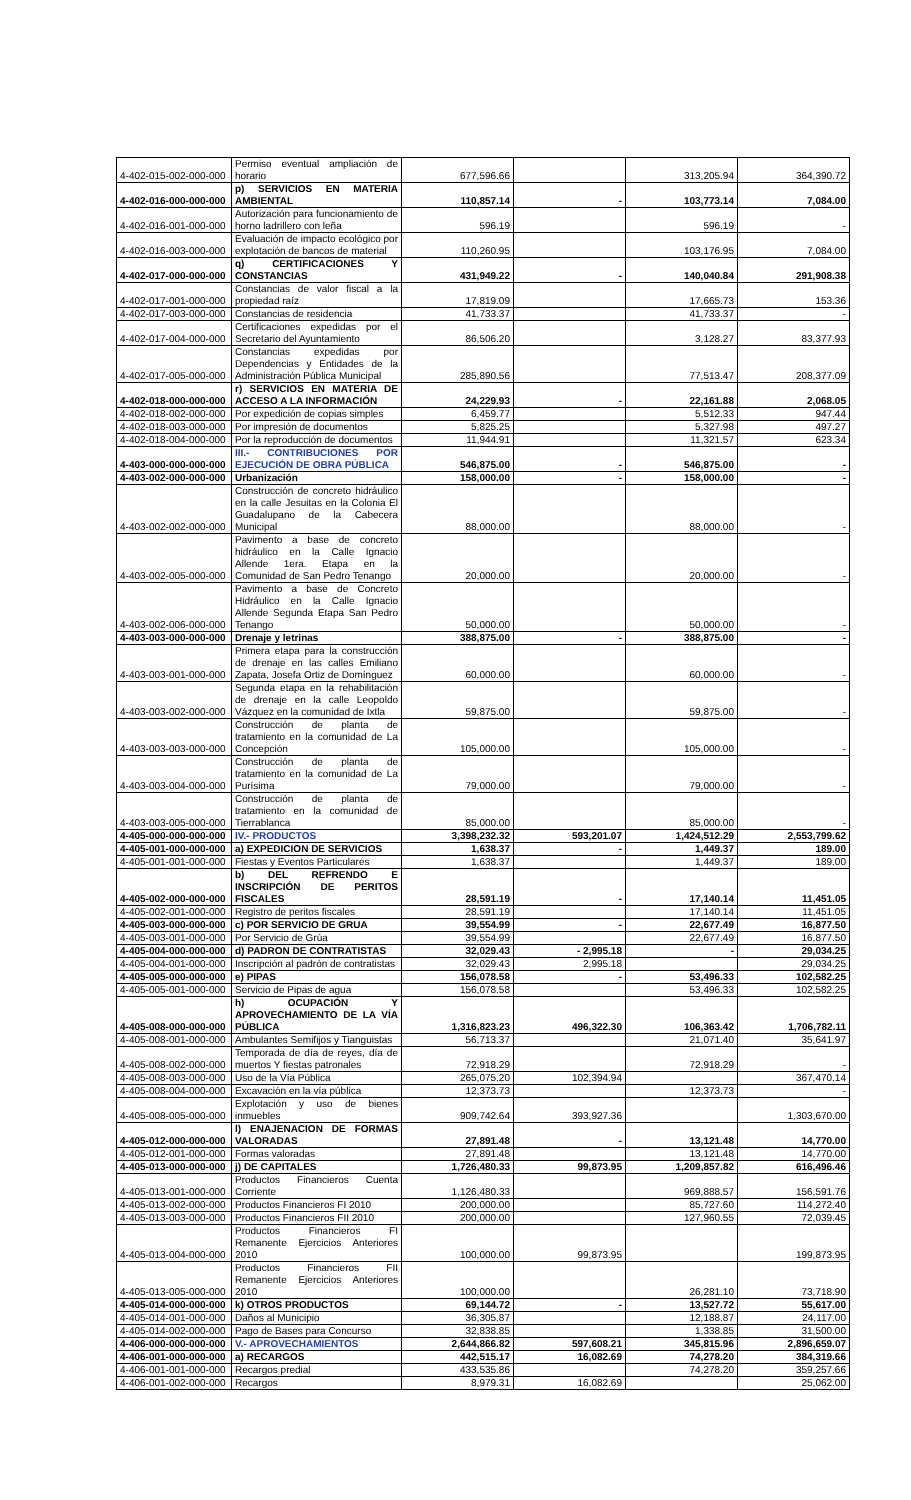| 4-402-015-002-000-000 | Permiso eventual ampliación de horario | 677,596.66 | | 313,205.94 | 364,390.72 |
| 4-402-016-000-000-000 | p) SERVICIOS EN MATERIA AMBIENTAL | 110,857.14 | - | 103,773.14 | 7,084.00 |
| 4-402-016-001-000-000 | Autorización para funcionamiento de horno ladrillero con leña | 596.19 | | 596.19 | - |
| 4-402-016-003-000-000 | Evaluación de impacto ecológico por explotación de bancos de material | 110,260.95 | | 103,176.95 | 7,084.00 |
| 4-402-017-000-000-000 | q) CERTIFICACIONES Y CONSTANCIAS | 431,949.22 | - | 140,040.84 | 291,908.38 |
| 4-402-017-001-000-000 | Constancias de valor fiscal a la propiedad raíz | 17,819.09 | | 17,665.73 | 153.36 |
| 4-402-017-003-000-000 | Constancias de residencia | 41,733.37 | | 41,733.37 | - |
| 4-402-017-004-000-000 | Certificaciones expedidas por el Secretario del Ayuntamiento | 86,506.20 | | 3,128.27 | 83,377.93 |
| 4-402-017-005-000-000 | Constancias expedidas por Dependencias y Entidades de la Administración Pública Municipal | 285,890.56 | | 77,513.47 | 208,377.09 |
| 4-402-018-000-000-000 | r) SERVICIOS EN MATERIA DE ACCESO A LA INFORMACIÓN | 24,229.93 | - | 22,161.88 | 2,068.05 |
| 4-402-018-002-000-000 | Por expedición de copias simples | 6,459.77 | | 5,512.33 | 947.44 |
| 4-402-018-003-000-000 | Por impresión de documentos | 5,825.25 | | 5,327.98 | 497.27 |
| 4-402-018-004-000-000 | Por la reproducción de documentos | 11,944.91 | | 11,321.57 | 623.34 |
| 4-403-000-000-000-000 | III.- CONTRIBUCIONES POR EJECUCIÓN DE OBRA PÚBLICA | 546,875.00 | - | 546,875.00 | - |
| 4-403-002-000-000-000 | Urbanización | 158,000.00 | - | 158,000.00 | - |
| 4-403-002-002-000-000 | Construcción de concreto hidráulico en la calle Jesuitas en la Colonia El Guadalupano de la Cabecera Municipal | 88,000.00 | | 88,000.00 | - |
| 4-403-002-005-000-000 | Pavimento a base de concreto hidráulico en la Calle Ignacio Allende 1era. Etapa en la Comunidad de San Pedro Tenango | 20,000.00 | | 20,000.00 | - |
| 4-403-002-006-000-000 | Pavimento a base de Concreto Hidráulico en la Calle Ignacio Allende Segunda Etapa San Pedro Tenango | 50,000.00 | | 50,000.00 | - |
| 4-403-003-000-000-000 | Drenaje y letrinas | 388,875.00 | - | 388,875.00 | - |
| 4-403-003-001-000-000 | Primera etapa para la construcción de drenaje en las calles Emiliano Zapata, Josefa Ortiz de Domínguez | 60,000.00 | | 60,000.00 | - |
| 4-403-003-002-000-000 | Segunda etapa en la rehabilitación de drenaje en la calle Leopoldo Vázquez en la comunidad de Ixtla | 59,875.00 | | 59,875.00 | - |
| 4-403-003-003-000-000 | Construcción de planta de tratamiento en la comunidad de La Concepción | 105,000.00 | | 105,000.00 | - |
| 4-403-003-004-000-000 | Construcción de planta de tratamiento en la comunidad de La Purísima | 79,000.00 | | 79,000.00 | - |
| 4-403-003-005-000-000 | Construcción de planta de tratamiento en la comunidad de Tierrablanca | 85,000.00 | | 85,000.00 | - |
| 4-405-000-000-000-000 | IV.- PRODUCTOS | 3,398,232.32 | 593,201.07 | 1,424,512.29 | 2,553,799.62 |
| 4-405-001-000-000-000 | a) EXPEDICION DE SERVICIOS | 1,638.37 | - | 1,449.37 | 189.00 |
| 4-405-001-001-000-000 | Fiestas y Eventos Particulares | 1,638.37 | | 1,449.37 | 189.00 |
| 4-405-002-000-000-000 | b) DEL REFRENDO E INSCRIPCIÓN DE PERITOS FISCALES | 28,591.19 | - | 17,140.14 | 11,451.05 |
| 4-405-002-001-000-000 | Registro de peritos fiscales | 28,591.19 | | 17,140.14 | 11,451.05 |
| 4-405-003-000-000-000 | c) POR SERVICIO DE GRUA | 39,554.99 | - | 22,677.49 | 16,877.50 |
| 4-405-003-001-000-000 | Por Servicio de Grúa | 39,554.99 | | 22,677.49 | 16,877.50 |
| 4-405-004-000-000-000 | d) PADRON DE CONTRATISTAS | 32,029.43 | - 2,995.18 | - | 29,034.25 |
| 4-405-004-001-000-000 | Inscripción al padrón de contratistas | 32,029.43 | 2,995.18 | | 29,034.25 |
| 4-405-005-000-000-000 | e) PIPAS | 156,078.58 | - | 53,496.33 | 102,582.25 |
| 4-405-005-001-000-000 | Servicio de Pipas de agua | 156,078.58 | | 53,496.33 | 102,582.25 |
| 4-405-008-000-000-000 | h) OCUPACIÓN Y APROVECHAMIENTO DE LA VÍA PÚBLICA | 1,316,823.23 | 496,322.30 | 106,363.42 | 1,706,782.11 |
| 4-405-008-001-000-000 | Ambulantes Semifijos y Tianguistas | 56,713.37 | | 21,071.40 | 35,641.97 |
| 4-405-008-002-000-000 | Temporada de día de reyes, día de muertos Y fiestas patronales | 72,918.29 | | 72,918.29 | - |
| 4-405-008-003-000-000 | Uso de la Vía Pública | 265,075.20 | 102,394.94 | | 367,470.14 |
| 4-405-008-004-000-000 | Excavación en la vía pública | 12,373.73 | | 12,373.73 | - |
| 4-405-008-005-000-000 | Explotación y uso de bienes inmuebles | 909,742.64 | 393,927.36 | | 1,303,670.00 |
| 4-405-012-000-000-000 | l) ENAJENACION DE FORMAS VALORADAS | 27,891.48 | - | 13,121.48 | 14,770.00 |
| 4-405-012-001-000-000 | Formas valoradas | 27,891.48 | | 13,121.48 | 14,770.00 |
| 4-405-013-000-000-000 | j) DE CAPITALES | 1,726,480.33 | 99,873.95 | 1,209,857.82 | 616,496.46 |
| 4-405-013-001-000-000 | Productos Financieros Cuenta Corriente | 1,126,480.33 | | 969,888.57 | 156,591.76 |
| 4-405-013-002-000-000 | Productos Financieros FI 2010 | 200,000.00 | | 85,727.60 | 114,272.40 |
| 4-405-013-003-000-000 | Productos Financieros FII 2010 | 200,000.00 | | 127,960.55 | 72,039.45 |
| 4-405-013-004-000-000 | Productos Financieros FI Remanente Ejercicios Anteriores 2010 | 100,000.00 | 99,873.95 | | 199,873.95 |
| 4-405-013-005-000-000 | Productos Financieros FII Remanente Ejercicios Anteriores 2010 | 100,000.00 | | 26,281.10 | 73,718.90 |
| 4-405-014-000-000-000 | k) OTROS PRODUCTOS | 69,144.72 | - | 13,527.72 | 55,617.00 |
| 4-405-014-001-000-000 | Daños al Municipio | 36,305.87 | | 12,188.87 | 24,117.00 |
| 4-405-014-002-000-000 | Pago de Bases para Concurso | 32,838.85 | | 1,338.85 | 31,500.00 |
| 4-406-000-000-000-000 | V.- APROVECHAMIENTOS | 2,644,866.82 | 597,608.21 | 345,815.96 | 2,896,659.07 |
| 4-406-001-000-000-000 | a) RECARGOS | 442,515.17 | 16,082.69 | 74,278.20 | 384,319.66 |
| 4-406-001-001-000-000 | Recargos predial | 433,535.86 | | 74,278.20 | 359,257.66 |
| 4-406-001-002-000-000 | Recargos | 8,979.31 | 16,082.69 | | 25,062.00 |